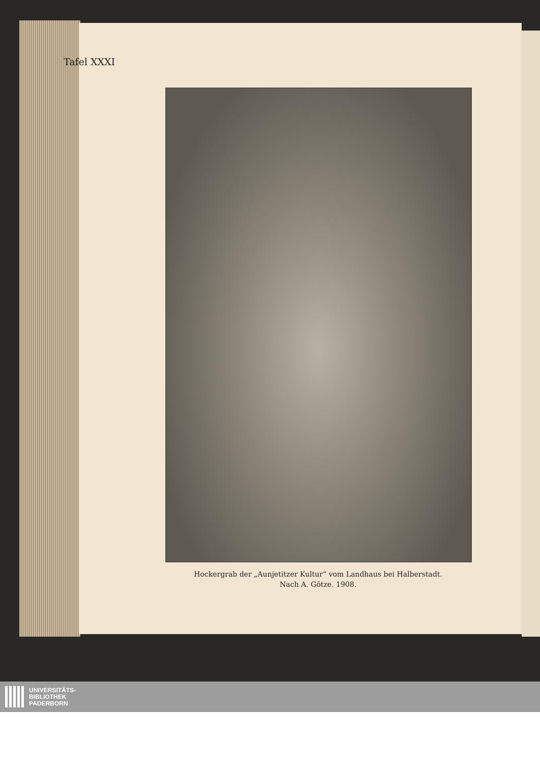Tafel XXXI
Hockergrab der „Aunjetitzer Kultur“ vom Landhaus bei Halberstadt.
Nach A. Götze. 1908.
UNIVERSITÄTS-
BIBLIOTHEK
PADERBORN